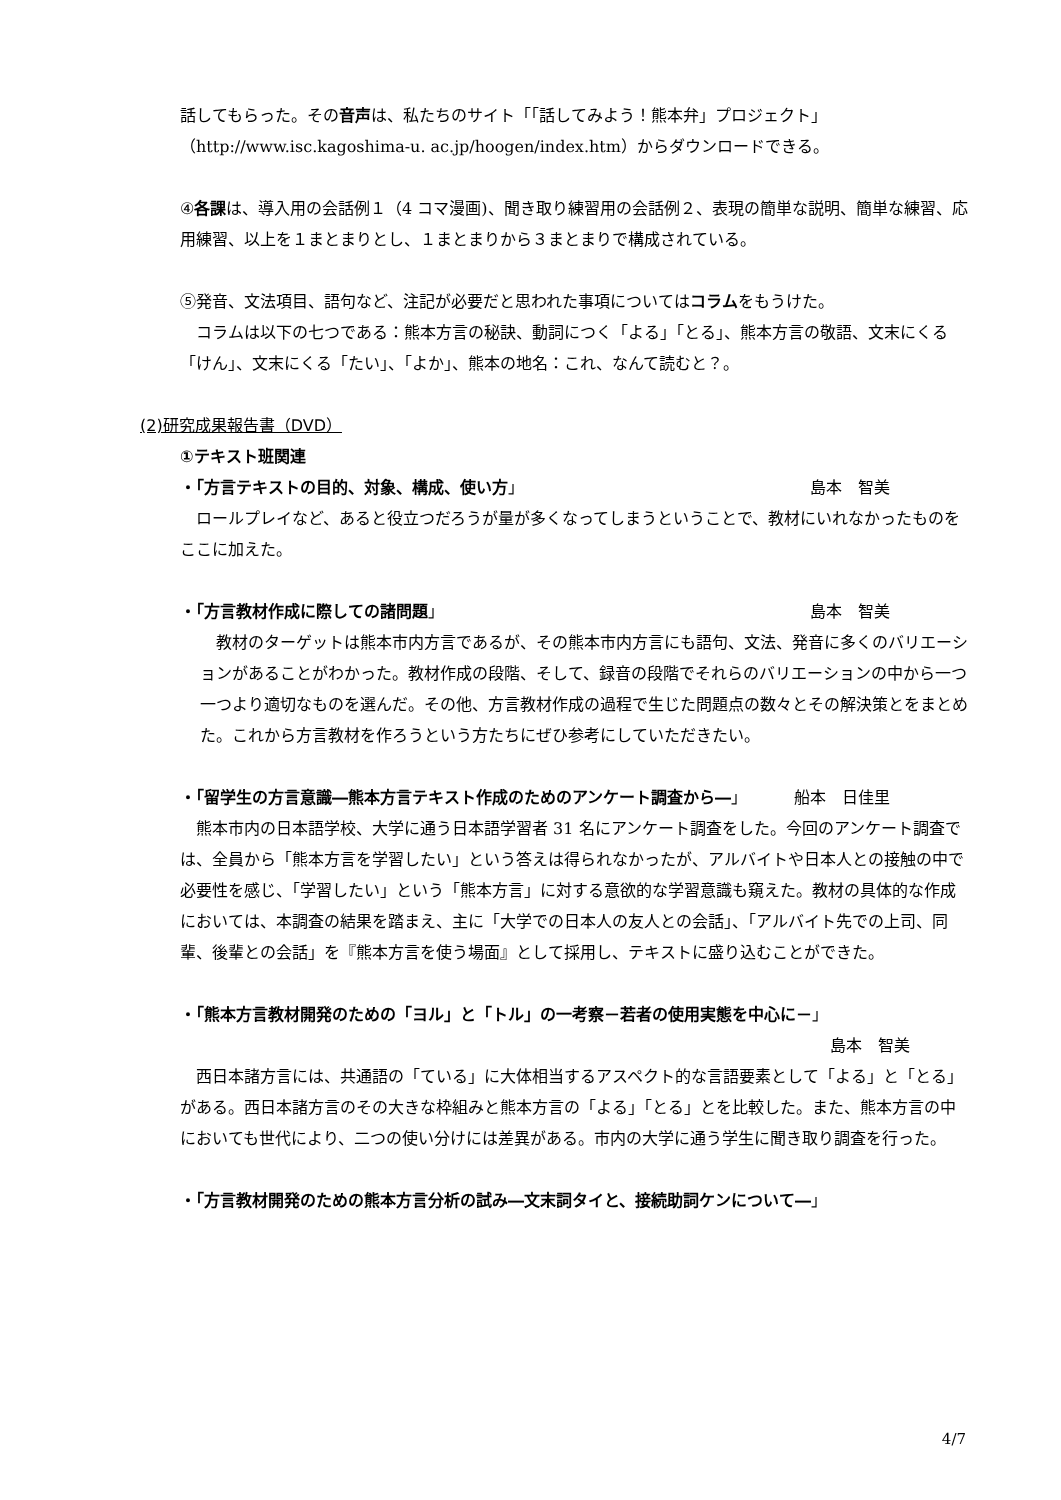話してもらった。その音声は、私たちのサイト「「話してみよう！熊本弁」プロジェクト」
（http://www.isc.kagoshima-u. ac.jp/hoogen/index.htm）からダウンロードできる。
④各課は、導入用の会話例１（4 コマ漫画)、聞き取り練習用の会話例２、表現の簡単な説明、簡単な練習、応用練習、以上を１まとまりとし、１まとまりから３まとまりで構成されている。
⑤発音、文法項目、語句など、注記が必要だと思われた事項についてはコラムをもうけた。
　コラムは以下の七つである：熊本方言の秘訣、動詞につく「よる」「とる」、熊本方言の敬語、文末にくる「けん」、文末にくる「たい」、「よか」、熊本の地名：これ、なんて読むと？。
(2)研究成果報告書（DVD）
①テキスト班関連
・「方言テキストの目的、対象、構成、使い方」 島本　智美
　ロールプレイなど、あると役立つだろうが量が多くなってしまうということで、教材にいれなかったものをここに加えた。
・「方言教材作成に際しての諸問題」 島本　智美
　教材のターゲットは熊本市内方言であるが、その熊本市内方言にも語句、文法、発音に多くのバリエーションがあることがわかった。教材作成の段階、そして、録音の段階でそれらのバリエーションの中から一つ一つより適切なものを選んだ。その他、方言教材作成の過程で生じた問題点の数々とその解決策とをまとめた。これから方言教材を作ろうという方たちにぜひ参考にしていただきたい。
・「留学生の方言意識―熊本方言テキスト作成のためのアンケート調査から―」 船本　日佳里
　熊本市内の日本語学校、大学に通う日本語学習者 31 名にアンケート調査をした。今回のアンケート調査では、全員から「熊本方言を学習したい」という答えは得られなかったが、アルバイトや日本人との接触の中で必要性を感じ、「学習したい」という「熊本方言」に対する意欲的な学習意識も窺えた。教材の具体的な作成においては、本調査の結果を踏まえ、主に「大学での日本人の友人との会話」、「アルバイト先での上司、同輩、後輩との会話」を『熊本方言を使う場面』として採用し、テキストに盛り込むことができた。
・「熊本方言教材開発のための「ヨル」と「トル」の一考察－若者の使用実態を中心に－」
島本　智美
　西日本諸方言には、共通語の「ている」に大体相当するアスペクト的な言語要素として「よる」と「とる」がある。西日本諸方言のその大きな枠組みと熊本方言の「よる」「とる」とを比較した。また、熊本方言の中においても世代により、二つの使い分けには差異がある。市内の大学に通う学生に聞き取り調査を行った。
・「方言教材開発のための熊本方言分析の試み―文末詞タイと、接続助詞ケンについて―」
4/7